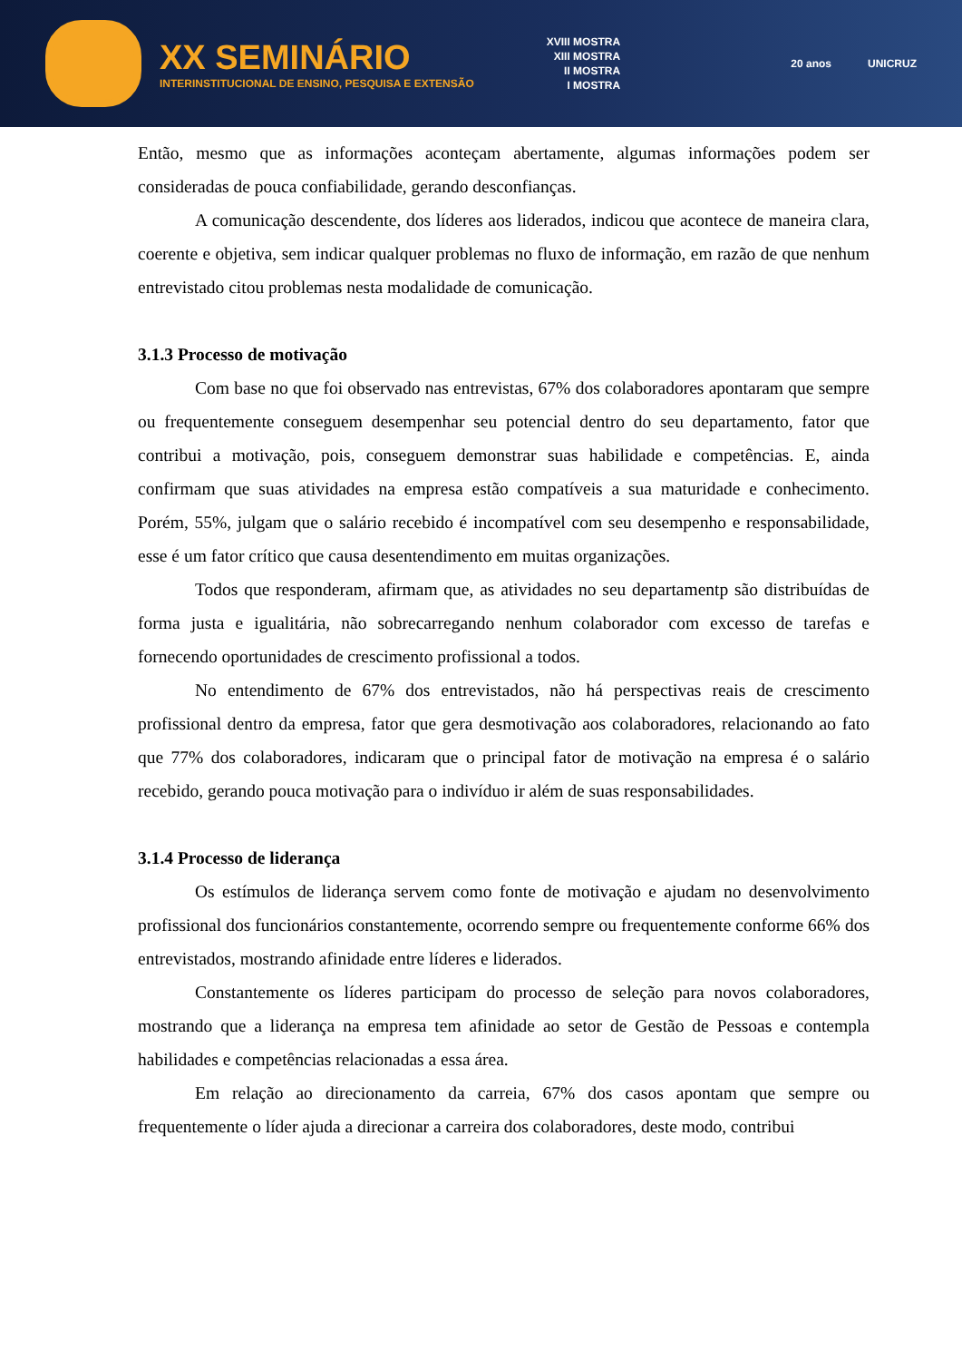XX SEMINÁRIO
INTERINSTITUCIONAL DE ENSINO, PESQUISA E EXTENSÃO
XVIII MOSTRA
XIII MOSTRA
II MOSTRA
I MOSTRA
20 anos UNICRUZ
Então, mesmo que as informações aconteçam abertamente, algumas informações podem ser consideradas de pouca confiabilidade, gerando desconfianças.
A comunicação descendente, dos líderes aos liderados, indicou que acontece de maneira clara, coerente e objetiva, sem indicar qualquer problemas no fluxo de informação, em razão de que nenhum entrevistado citou problemas nesta modalidade de comunicação.
3.1.3 Processo de motivação
Com base no que foi observado nas entrevistas, 67% dos colaboradores apontaram que sempre ou frequentemente conseguem desempenhar seu potencial dentro do seu departamento, fator que contribui a motivação, pois, conseguem demonstrar suas habilidade e competências. E, ainda confirmam que suas atividades na empresa estão compatíveis a sua maturidade e conhecimento. Porém, 55%, julgam que o salário recebido é incompatível com seu desempenho e responsabilidade, esse é um fator crítico que causa desentendimento em muitas organizações.
Todos que responderam, afirmam que, as atividades no seu departamentp são distribuídas de forma justa e igualitária, não sobrecarregando nenhum colaborador com excesso de tarefas e fornecendo oportunidades de crescimento profissional a todos.
No entendimento de 67% dos entrevistados, não há perspectivas reais de crescimento profissional dentro da empresa, fator que gera desmotivação aos colaboradores, relacionando ao fato que 77% dos colaboradores, indicaram que o principal fator de motivação na empresa é o salário recebido, gerando pouca motivação para o indivíduo ir além de suas responsabilidades.
3.1.4 Processo de liderança
Os estímulos de liderança servem como fonte de motivação e ajudam no desenvolvimento profissional dos funcionários constantemente, ocorrendo sempre ou frequentemente conforme 66% dos entrevistados, mostrando afinidade entre líderes e liderados.
Constantemente os líderes participam do processo de seleção para novos colaboradores, mostrando que a liderança na empresa tem afinidade ao setor de Gestão de Pessoas e contempla habilidades e competências relacionadas a essa área.
Em relação ao direcionamento da carreia, 67% dos casos apontam que sempre ou frequentemente o líder ajuda a direcionar a carreira dos colaboradores, deste modo, contribui